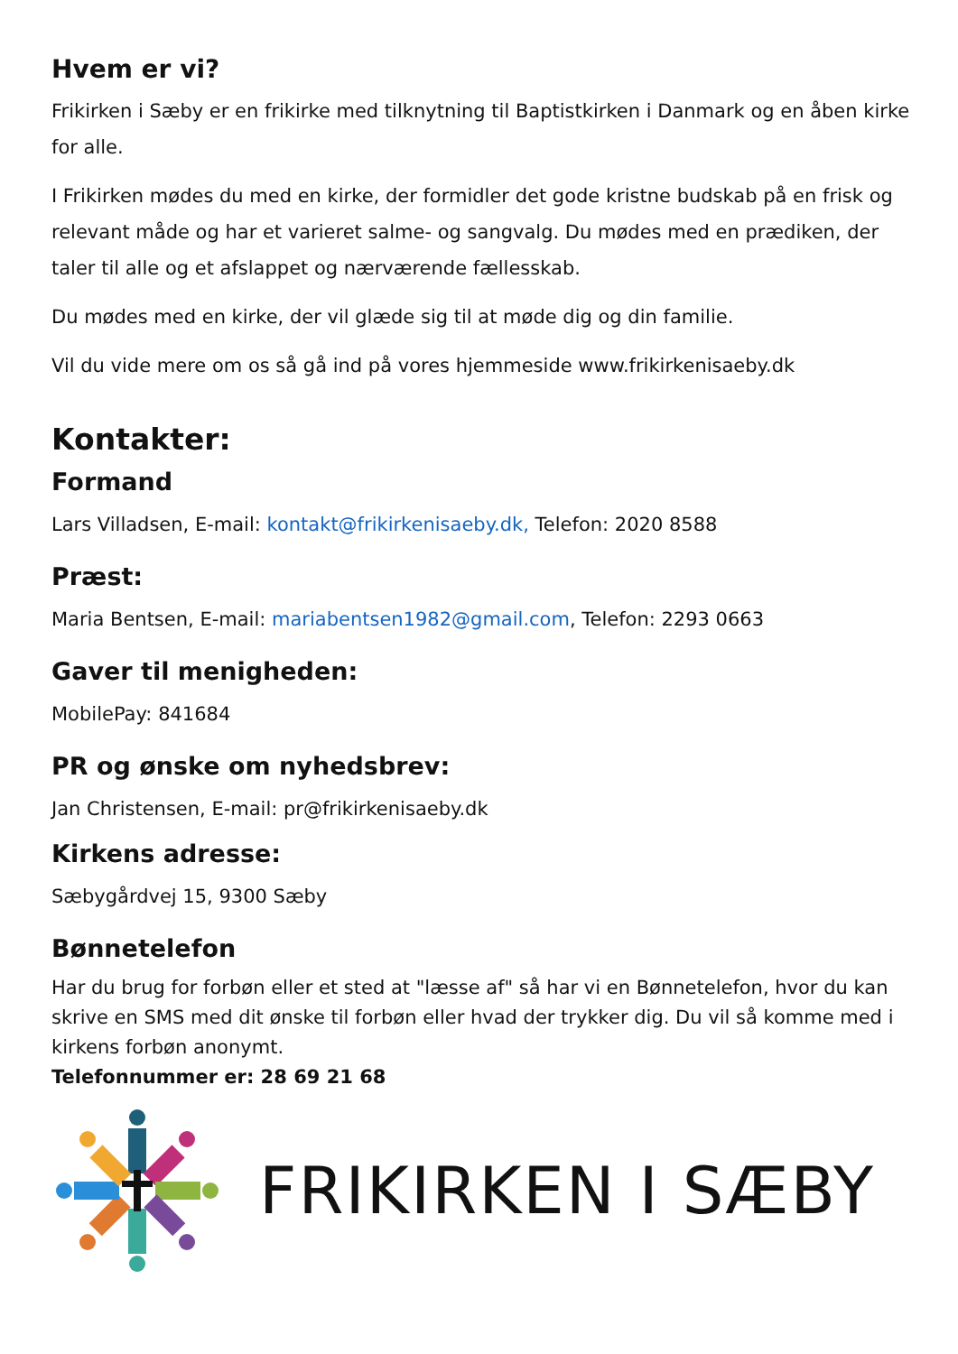Hvem er vi?
Frikirken i Sæby er en frikirke med tilknytning til Baptistkirken i Danmark og en åben kirke for alle.
I Frikirken mødes du med en kirke, der formidler det gode kristne budskab på en frisk og relevant måde og har et varieret salme- og sangvalg. Du mødes med en prædiken, der taler til alle og et afslappet og nærværende fællesskab.
Du mødes med en kirke, der vil glæde sig til at møde dig og din familie.
Vil du vide mere om os så gå ind på vores hjemmeside www.frikirkenisaeby.dk
Kontakter:
Formand
Lars Villadsen, E-mail: kontakt@frikirkenisaeby.dk, Telefon: 2020 8588
Præst:
Maria Bentsen, E-mail: mariabentsen1982@gmail.com, Telefon: 2293 0663
Gaver til menigheden:
MobilePay: 841684
PR og ønske om nyhedsbrev:
Jan Christensen, E-mail: pr@frikirkenisaeby.dk
Kirkens adresse:
Sæbygårdvej 15, 9300 Sæby
Bønnetelefon
Har du brug for forbøn eller et sted at "læsse af" så har vi en Bønnetelefon, hvor du kan skrive en SMS med dit ønske til forbøn eller hvad der trykker dig. Du vil så komme med i kirkens forbøn anonymt.
Telefonnummer er: 28 69 21 68
FRIKIRKEN I SÆBY